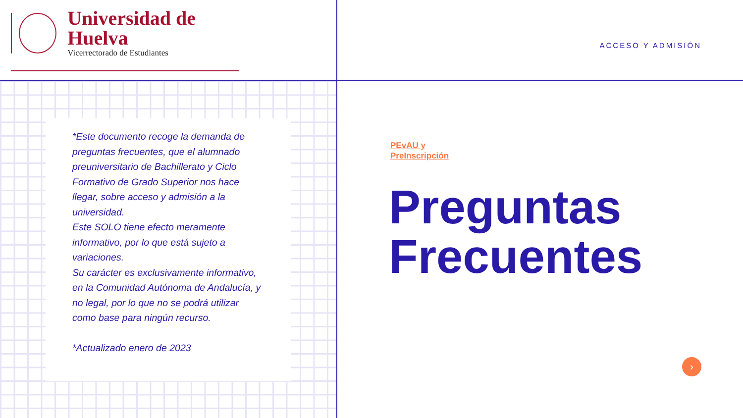Universidad de Huelva
Vicerrectorado de Estudiantes
ACCESO Y ADMISIÓN
*Este documento recoge la demanda de preguntas frecuentes, que el alumnado preuniversitario de Bachillerato y Ciclo Formativo de Grado Superior nos hace llegar, sobre acceso y admisión a la universidad.
Este SOLO tiene efecto meramente informativo, por lo que está sujeto a variaciones.
Su carácter es exclusivamente informativo, en la Comunidad Autónoma de Andalucía, y no legal, por lo que no se podrá utilizar como base para ningún recurso.
*Actualizado enero de 2023
PEvAU y
PreInscripción
Preguntas
Frecuentes
›